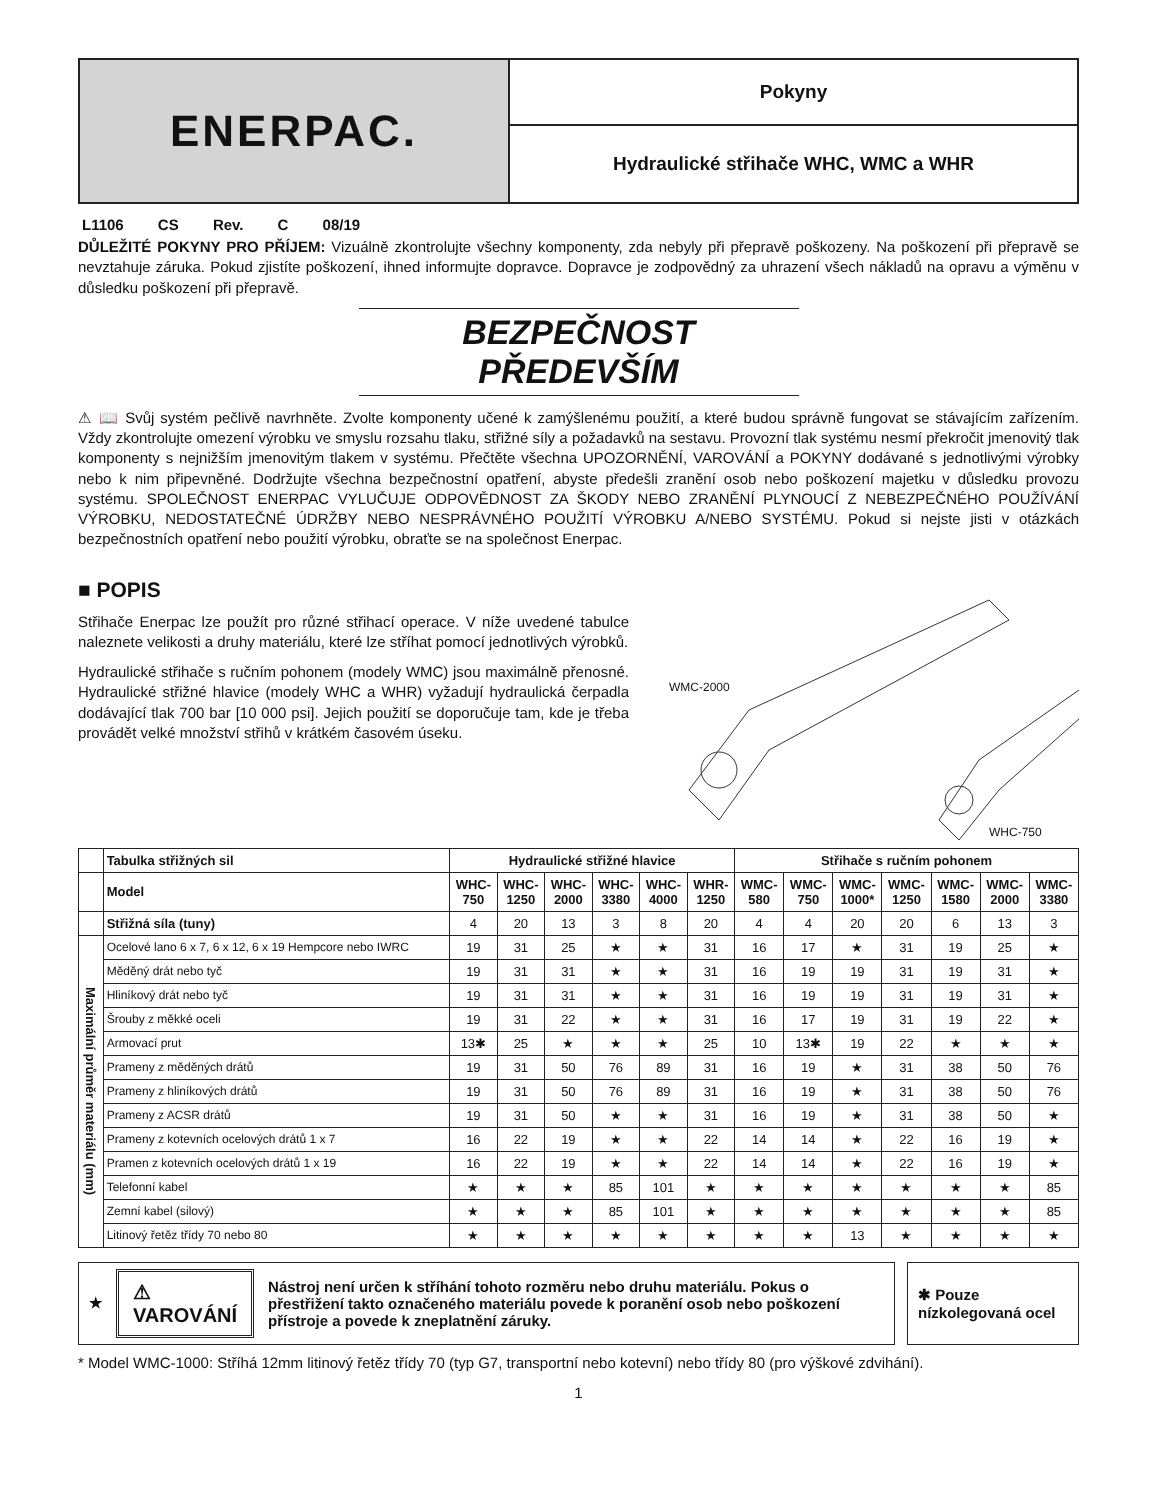ENERPAC.
Pokyny
Hydraulické střihače WHC, WMC a WHR
L1106 CS Rev. C 08/19
DŮLEŽITÉ POKYNY PRO PŘÍJEM: Vizuálně zkontrolujte všechny komponenty, zda nebyly při přepravě poškozeny. Na poškození při přepravě se nevztahuje záruka. Pokud zjistíte poškození, ihned informujte dopravce. Dopravce je zodpovědný za uhrazení všech nákladů na opravu a výměnu v důsledku poškození při přepravě.
BEZPEČNOST PŘEDEVŠÍM
⚠ 📖 Svůj systém pečlivě navrhněte. Zvolte komponenty učené k zamýšlenému použití, a které budou správně fungovat se stávajícím zařízením. Vždy zkontrolujte omezení výrobku ve smyslu rozsahu tlaku, střižné síly a požadavků na sestavu. Provozní tlak systému nesmí překročit jmenovitý tlak komponenty s nejnižším jmenovitým tlakem v systému. Přečtěte všechna UPOZORNĚNÍ, VAROVÁNÍ a POKYNY dodávané s jednotlivými výrobky nebo k nim připevněné. Dodržujte všechna bezpečnostní opatření, abyste předešli zranění osob nebo poškození majetku v důsledku provozu systému. SPOLEČNOST ENERPAC VYLUČUJE ODPOVĚDNOST ZA ŠKODY NEBO ZRANĚNÍ PLYNOUCÍ Z NEBEZPEČNÉHO POUŽÍVÁNÍ VÝROBKU, NEDOSTATEČNÉ ÚDRŽBY NEBO NESPRÁVNÉHO POUŽITÍ VÝROBKU A/NEBO SYSTÉMU. Pokud si nejste jisti v otázkách bezpečnostních opatření nebo použití výrobku, obraťte se na společnost Enerpac.
■ POPIS
Střihače Enerpac lze použít pro různé střihací operace. V níže uvedené tabulce naleznete velikosti a druhy materiálu, které lze stříhat pomocí jednotlivých výrobků.
Hydraulické střihače s ručním pohonem (modely WMC) jsou maximálně přenosné. Hydraulické střižné hlavice (modely WHC a WHR) vyžadují hydraulická čerpadla dodávající tlak 700 bar [10 000 psi]. Jejich použití se doporučuje tam, kde je třeba provádět velké množství střihů v krátkém časovém úseku.
WMC-2000
WHC-750
| | Tabulka střižných sil | Hydraulické střižné hlavice | | | | | | Střihače s ručním pohonem | | | | | | |
| | Model | WHC- 750 | WHC- 1250 | WHC- 2000 | WHC- 3380 | WHC- 4000 | WHR- 1250 | WMC- 580 | WMC- 750 | WMC- 1000* | WMC- 1250 | WMC- 1580 | WMC- 2000 | WMC- 3380 |
| | Střižná síla (tuny) | 4 | 20 | 13 | 3 | 8 | 20 | 4 | 4 | 20 | 20 | 6 | 13 | 3 |
| Maximální průměr materiálu (mm) | Ocelové lano 6 x 7, 6 x 12, 6 x 19 Hempcore nebo IWRC | 19 | 31 | 25 | ★ | ★ | 31 | 16 | 17 | ★ | 31 | 19 | 25 | ★ |
| | Měděný drát nebo tyč | 19 | 31 | 31 | ★ | ★ | 31 | 16 | 19 | 19 | 31 | 19 | 31 | ★ |
| | Hliníkový drát nebo tyč | 19 | 31 | 31 | ★ | ★ | 31 | 16 | 19 | 19 | 31 | 19 | 31 | ★ |
| | Šrouby z měkké oceli | 19 | 31 | 22 | ★ | ★ | 31 | 16 | 17 | 19 | 31 | 19 | 22 | ★ |
| | Armovací prut | 13✱ | 25 | ★ | ★ | ★ | 25 | 10 | 13✱ | 19 | 22 | ★ | ★ | ★ |
| | Prameny z měděných drátů | 19 | 31 | 50 | 76 | 89 | 31 | 16 | 19 | ★ | 31 | 38 | 50 | 76 |
| | Prameny z hliníkových drátů | 19 | 31 | 50 | 76 | 89 | 31 | 16 | 19 | ★ | 31 | 38 | 50 | 76 |
| | Prameny z ACSR drátů | 19 | 31 | 50 | ★ | ★ | 31 | 16 | 19 | ★ | 31 | 38 | 50 | ★ |
| | Prameny z kotevních ocelových drátů 1 x 7 | 16 | 22 | 19 | ★ | ★ | 22 | 14 | 14 | ★ | 22 | 16 | 19 | ★ |
| | Pramen z kotevních ocelových drátů 1 x 19 | 16 | 22 | 19 | ★ | ★ | 22 | 14 | 14 | ★ | 22 | 16 | 19 | ★ |
| | Telefonní kabel | ★ | ★ | ★ | 85 | 101 | ★ | ★ | ★ | ★ | ★ | ★ | ★ | 85 |
| | Zemní kabel (silový) | ★ | ★ | ★ | 85 | 101 | ★ | ★ | ★ | ★ | ★ | ★ | ★ | 85 |
| | Litinový řetěz třídy 70 nebo 80 | ★ | ★ | ★ | ★ | ★ | ★ | ★ | ★ | 13 | ★ | ★ | ★ | ★ |
★ ⚠ VAROVÁNÍ Nástroj není určen k stříhání tohoto rozměru nebo druhu materiálu. Pokus o přestřižení takto označeného materiálu povede k poranění osob nebo poškození přístroje a povede k zneplatnění záruky.
✱ Pouze nízkolegovaná ocel
* Model WMC-1000: Stříhá 12mm litinový řetěz třídy 70 (typ G7, transportní nebo kotevní) nebo třídy 80 (pro výškové zdvihání).
1